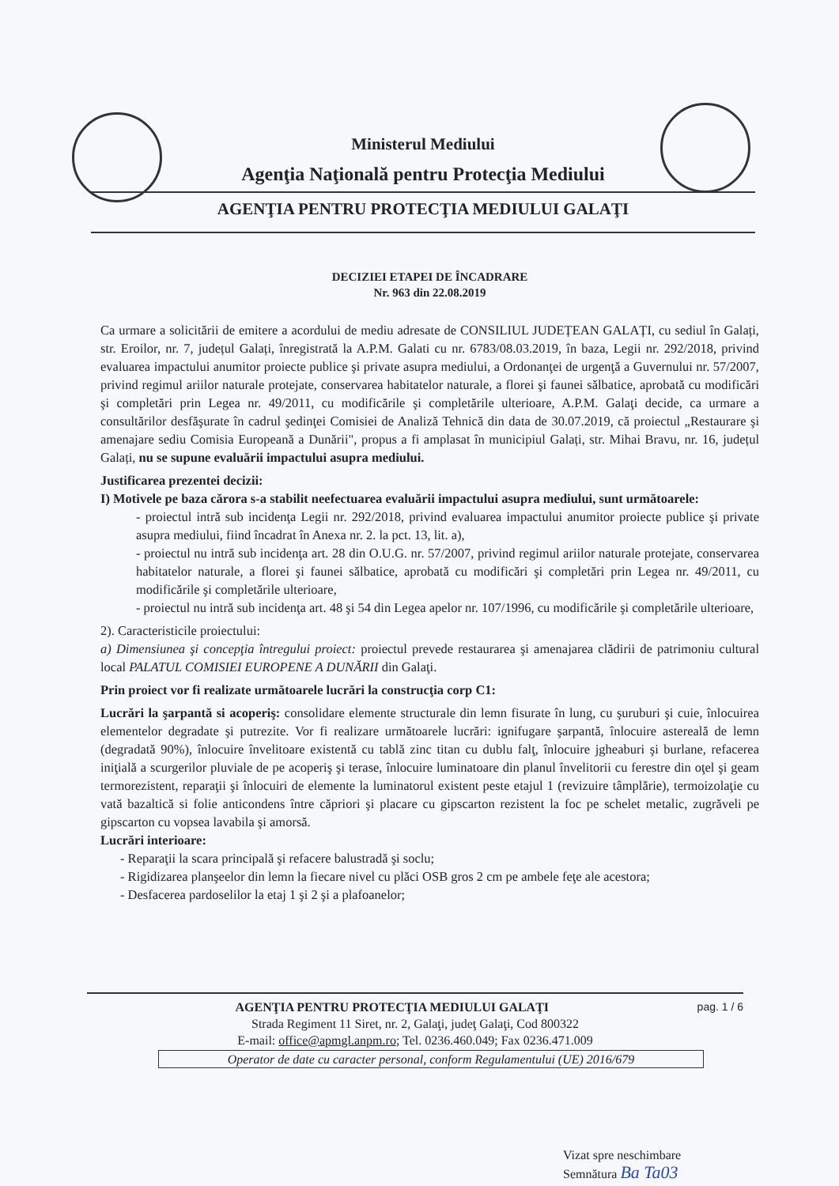Ministerul Mediului
Agenţia Naţională pentru Protecţia Mediului
AGENŢIA PENTRU PROTECŢIA MEDIULUI GALAŢI
DECIZIEI ETAPEI DE ÎNCADRARE
Nr. 963 din 22.08.2019
Ca urmare a solicitării de emitere a acordului de mediu adresate de CONSILIUL JUDEȚEAN GALAȚI, cu sediul în Galați, str. Eroilor, nr. 7, județul Galați, înregistrată la A.P.M. Galati cu nr. 6783/08.03.2019, în baza, Legii nr. 292/2018, privind evaluarea impactului anumitor proiecte publice şi private asupra mediului, a Ordonanţei de urgenţă a Guvernului nr. 57/2007, privind regimul ariilor naturale protejate, conservarea habitatelor naturale, a florei şi faunei sălbatice, aprobată cu modificări şi completări prin Legea nr. 49/2011, cu modificările şi completările ulterioare, A.P.M. Galaţi decide, ca urmare a consultărilor desfăşurate în cadrul şedinţei Comisiei de Analiză Tehnică din data de 30.07.2019, că proiectul „Restaurare şi amenajare sediu Comisia Europeană a Dunării", propus a fi amplasat în municipiul Galați, str. Mihai Bravu, nr. 16, județul Galați, nu se supune evaluării impactului asupra mediului.
Justificarea prezentei decizii:
I) Motivele pe baza cărora s-a stabilit neefectuarea evaluării impactului asupra mediului, sunt următoarele:
- proiectul intră sub incidenţa Legii nr. 292/2018, privind evaluarea impactului anumitor proiecte publice şi private asupra mediului, fiind încadrat în Anexa nr. 2. la pct. 13, lit. a),
- proiectul nu intră sub incidenţa art. 28 din O.U.G. nr. 57/2007, privind regimul ariilor naturale protejate, conservarea habitatelor naturale, a florei şi faunei sălbatice, aprobată cu modificări şi completări prin Legea nr. 49/2011, cu modificările şi completările ulterioare,
- proiectul nu intră sub incidenţa art. 48 şi 54 din Legea apelor nr. 107/1996, cu modificările şi completările ulterioare,
2). Caracteristicile proiectului:
a) Dimensiunea şi concepţia întregului proiect: proiectul prevede restaurarea şi amenajarea clădirii de patrimoniu cultural local PALATUL COMISIEI EUROPENE A DUNĂRII din Galaţi.
Prin proiect vor fi realizate următoarele lucrări la construcţia corp C1:
Lucrări la şarpantă si acoperiş: consolidare elemente structurale din lemn fisurate în lung, cu şuruburi şi cuie, înlocuirea elementelor degradate şi putrezite. Vor fi realizare următoarele lucrări: ignifugare şarpantă, înlocuire astereală de lemn (degradată 90%), înlocuire învelitoare existentă cu tablă zinc titan cu dublu falţ, înlocuire jgheaburi şi burlane, refacerea iniţială a scurgerilor pluviale de pe acoperiş şi terase, înlocuire luminatoare din planul învelitorii cu ferestre din oţel şi geam termorezistent, reparaţii şi înlocuiri de elemente la luminatorul existent peste etajul 1 (revizuire tâmplărie), termoizolaţie cu vată bazaltică si folie anticondens între căpriori şi placare cu gipscarton rezistent la foc pe schelet metalic, zugrăveli pe gipscarton cu vopsea lavabila şi amorsă.
Lucrări interioare:
- Reparaţii la scara principală şi refacere balustradă şi soclu;
- Rigidizarea planşeelor din lemn la fiecare nivel cu plăci OSB gros 2 cm pe ambele feţe ale acestora;
- Desfacerea pardoselilor la etaj 1 şi 2 şi a plafoanelor;
AGENŢIA PENTRU PROTECŢIA MEDIULUI GALAŢI pag. 1 / 6
Strada Regiment 11 Siret, nr. 2, Galaţi, judeţ Galaţi, Cod 800322
E-mail: office@apmgl.anpm.ro; Tel. 0236.460.049; Fax 0236.471.009
Operator de date cu caracter personal, conform Regulamentului (UE) 2016/679
Vizat spre neschimbare
Semnătura Ba Ta03